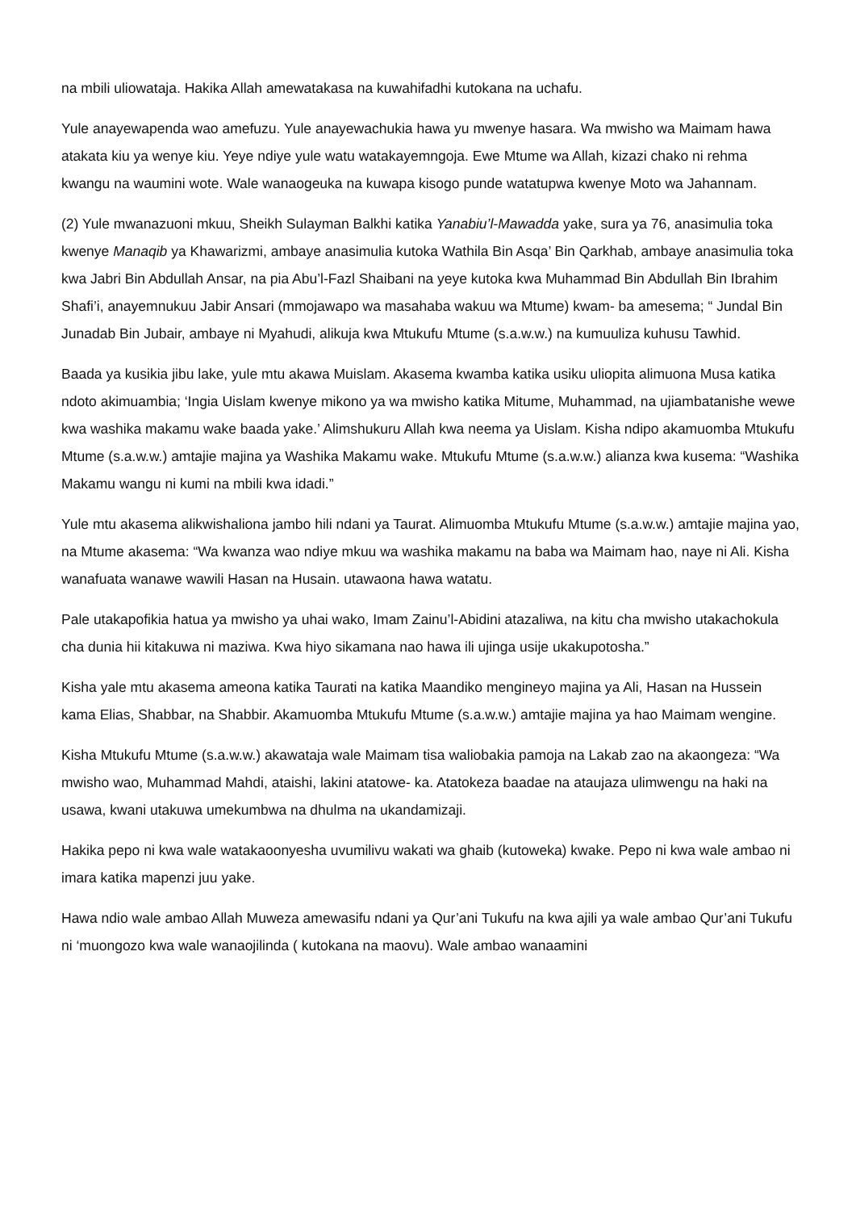na mbili uliowataja. Hakika Allah amewatakasa na kuwahifadhi kutokana na uchafu.
Yule anayewapenda wao amefuzu. Yule anayewachukia hawa yu mwenye hasara. Wa mwisho wa Maimam hawa atakata kiu ya wenye kiu. Yeye ndiye yule watu watakayemngoja. Ewe Mtume wa Allah, kizazi chako ni rehma kwangu na waumini wote. Wale wanaogeuka na kuwapa kisogo punde watatupwa kwenye Moto wa Jahannam.
(2) Yule mwanazuoni mkuu, Sheikh Sulayman Balkhi katika Yanabiu’l-Mawadda yake, sura ya 76, anasimulia toka kwenye Manaqib ya Khawarizmi, ambaye anasimulia kutoka Wathila Bin Asqa’ Bin Qarkhab, ambaye anasimulia toka kwa Jabri Bin Abdullah Ansar, na pia Abu’l-Fazl Shaibani na yeye kutoka kwa Muhammad Bin Abdullah Bin Ibrahim Shafi’i, anayemnukuu Jabir Ansari (mmojawapo wa masahaba wakuu wa Mtume) kwam- ba amesema; “ Jundal Bin Junadab Bin Jubair, ambaye ni Myahudi, alikuja kwa Mtukufu Mtume (s.a.w.w.) na kumuuliza kuhusu Tawhid.
Baada ya kusikia jibu lake, yule mtu akawa Muislam. Akasema kwamba katika usiku uliopita alimuona Musa katika ndoto akimuambia; ‘Ingia Uislam kwenye mikono ya wa mwisho katika Mitume, Muhammad, na ujiambatanishe wewe kwa washika makamu wake baada yake.’ Alimshukuru Allah kwa neema ya Uislam. Kisha ndipo akamuomba Mtukufu Mtume (s.a.w.w.) amtajie majina ya Washika Makamu wake. Mtukufu Mtume (s.a.w.w.) alianza kwa kusema: “Washika Makamu wangu ni kumi na mbili kwa idadi.”
Yule mtu akasema alikwishaliona jambo hili ndani ya Taurat. Alimuomba Mtukufu Mtume (s.a.w.w.) amtajie majina yao, na Mtume akasema: “Wa kwanza wao ndiye mkuu wa washika makamu na baba wa Maimam hao, naye ni Ali. Kisha wanafuata wanawe wawili Hasan na Husain. utawaona hawa watatu.
Pale utakapofikia hatua ya mwisho ya uhai wako, Imam Zainu’l-Abidini atazaliwa, na kitu cha mwisho utakachokula cha dunia hii kitakuwa ni maziwa. Kwa hiyo sikamana nao hawa ili ujinga usije ukakupotosha.”
Kisha yale mtu akasema ameona katika Taurati na katika Maandiko mengineyo majina ya Ali, Hasan na Hussein kama Elias, Shabbar, na Shabbir. Akamuomba Mtukufu Mtume (s.a.w.w.) amtajie majina ya hao Maimam wengine.
Kisha Mtukufu Mtume (s.a.w.w.) akawataja wale Maimam tisa waliobakia pamoja na Lakab zao na akaongeza: “Wa mwisho wao, Muhammad Mahdi, ataishi, lakini atatowe- ka. Atatokeza baadae na ataujaza ulimwengu na haki na usawa, kwani utakuwa umekumbwa na dhulma na ukandamizaji.
Hakika pepo ni kwa wale watakaoonyesha uvumilivu wakati wa ghaib (kutoweka) kwake. Pepo ni kwa wale ambao ni imara katika mapenzi juu yake.
Hawa ndio wale ambao Allah Muweza amewasifu ndani ya Qur’ani Tukufu na kwa ajili ya wale ambao Qur’ani Tukufu ni ‘muongozo kwa wale wanaojilinda ( kutokana na maovu). Wale ambao wanaamini